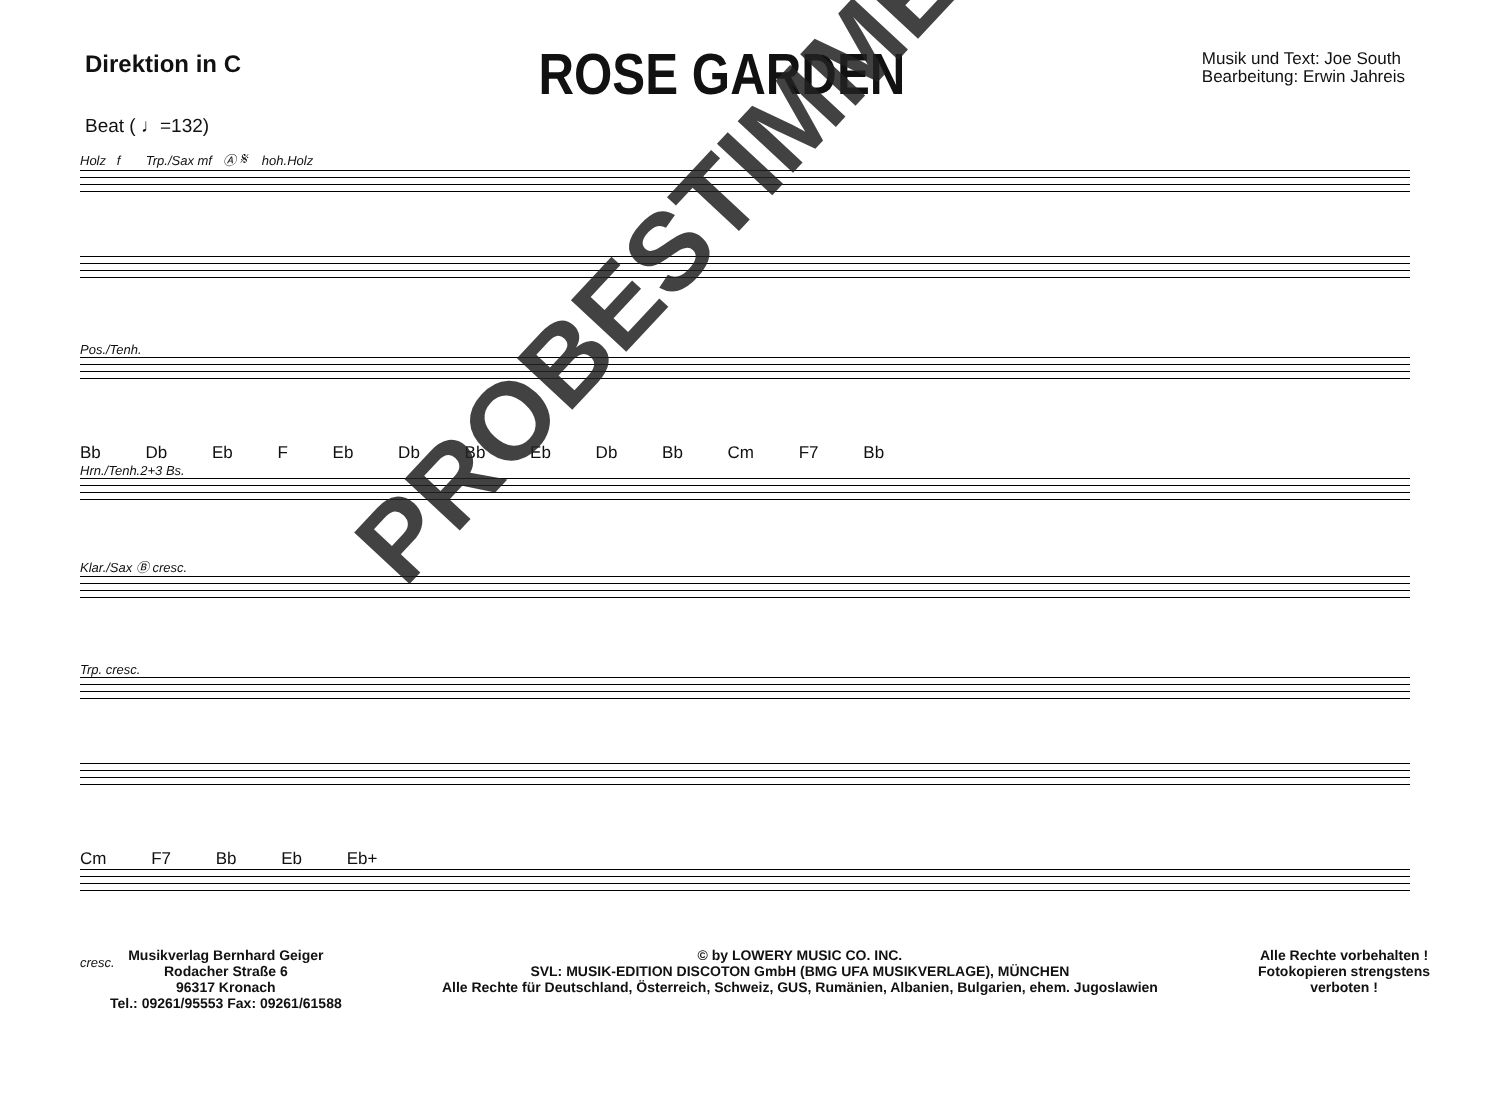Direktion in C
ROSE GARDEN
Musik und Text: Joe South
Bearbeitung: Erwin Jahreis
Beat ( ♩=132)
Holz f Trp./Sax mf Ⓐ 𝄋 hoh.Holz
Pos./Tenh.
Bb Db Eb F Eb Db Bb Eb Db Bb Cm F7 Bb
Hrn./Tenh.2+3 Bs.
Klar./Sax Ⓑ cresc.
Trp. cresc.
Cm F7 Bb Eb Eb+
cresc.
PROBESTIMME
Musikverlag Bernhard Geiger
Rodacher Straße 6
96317 Kronach
Tel.: 09261/95553 Fax: 09261/61588
© by LOWERY MUSIC CO. INC.
SVL: MUSIK-EDITION DISCOTON GmbH (BMG UFA MUSIKVERLAGE), MÜNCHEN
Alle Rechte für Deutschland, Österreich, Schweiz, GUS, Rumänien, Albanien, Bulgarien, ehem. Jugoslawien
Alle Rechte vorbehalten !
Fotokopieren strengstens
verboten !